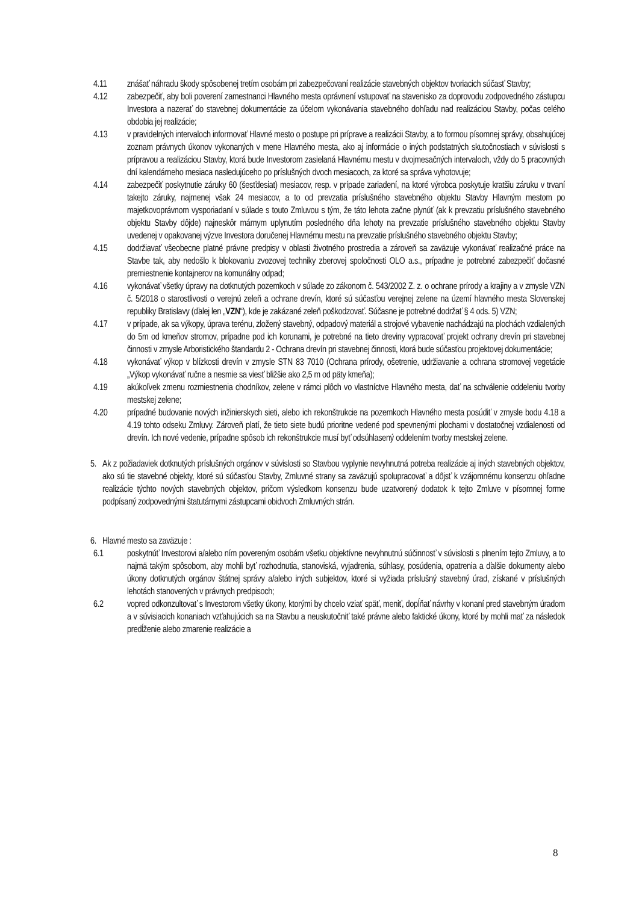4.11 znášať náhradu škody spôsobenej tretím osobám pri zabezpečovaní realizácie stavebných objektov tvoriacich súčasť Stavby;
4.12 zabezpečiť, aby boli poverení zamestnanci Hlavného mesta oprávnení vstupovať na stavenisko za doprovodu zodpovedného zástupcu Investora a nazerať do stavebnej dokumentácie za účelom vykonávania stavebného dohľadu nad realizáciou Stavby, počas celého obdobia jej realizácie;
4.13 v pravidelných intervaloch informovať Hlavné mesto o postupe pri príprave a realizácii Stavby, a to formou písomnej správy, obsahujúcej zoznam právnych úkonov vykonaných v mene Hlavného mesta, ako aj informácie o iných podstatných skutočnostiach v súvislosti s prípravou a realizáciou Stavby, ktorá bude Investorom zasielaná Hlavnému mestu v dvojmesačných intervaloch, vždy do 5 pracovných dní kalendárneho mesiaca nasledujúceho po príslušných dvoch mesiacoch, za ktoré sa správa vyhotovuje;
4.14 zabezpečiť poskytnutie záruky 60 (šesťdesiat) mesiacov, resp. v prípade zariadení, na ktoré výrobca poskytuje kratšiu záruku v trvaní takejto záruky, najmenej však 24 mesiacov, a to od prevzatia príslušného stavebného objektu Stavby Hlavným mestom po majetkovoprávnom vysporiadaní v súlade s touto Zmluvou s tým, že táto lehota začne plynúť (ak k prevzatiu príslušného stavebného objektu Stavby dôjde) najneskôr márnym uplynutím posledného dňa lehoty na prevzatie príslušného stavebného objektu Stavby uvedenej v opakovanej výzve Investora doručenej Hlavnému mestu na prevzatie príslušného stavebného objektu Stavby;
4.15 dodržiavať všeobecne platné právne predpisy v oblasti životného prostredia a zároveň sa zaväzuje vykonávať realizačné práce na Stavbe tak, aby nedošlo k blokovaniu zvozovej techniky zberovej spoločnosti OLO a.s., prípadne je potrebné zabezpečiť dočasné premiestnenie kontajnerov na komunálny odpad;
4.16 vykonávať všetky úpravy na dotknutých pozemkoch v súlade zo zákonom č. 543/2002 Z. z. o ochrane prírody a krajiny a v zmysle VZN č. 5/2018 o starostlivosti o verejnú zeleň a ochrane drevín, ktoré sú súčasťou verejnej zelene na území hlavného mesta Slovenskej republiky Bratislavy (ďalej len „VZN“), kde je zakázané zeleň poškodzovať. Súčasne je potrebné dodržať § 4 ods. 5) VZN;
4.17 v prípade, ak sa výkopy, úprava terénu, zložený stavebný, odpadový materiál a strojové vybavenie nachádzajú na plochách vzdialených do 5m od kmeňov stromov, prípadne pod ich korunami, je potrebné na tieto dreviny vypracovať projekt ochrany drevín pri stavebnej činnosti v zmysle Arboristického štandardu 2 - Ochrana drevín pri stavebnej činnosti, ktorá bude súčasťou projektovej dokumentácie;
4.18 vykonávať výkop v blízkosti drevín v zmysle STN 83 7010 (Ochrana prírody, ošetrenie, udržiavanie a ochrana stromovej vegetácie „Výkop vykonávať ručne a nesmie sa viesť bližšie ako 2,5 m od päty kmeňa);
4.19 akúkoľvek zmenu rozmiestnenia chodníkov, zelene v rámci plôch vo vlastníctve Hlavného mesta, dať na schválenie oddeleniu tvorby mestskej zelene;
4.20 prípadné budovanie nových inžinierskych sieti, alebo ich rekonštrukcie na pozemkoch Hlavného mesta posúdiť v zmysle bodu 4.18 a 4.19 tohto odseku Zmluvy. Zároveň platí, že tieto siete budú prioritne vedené pod spevnenými plochami v dostatočnej vzdialenosti od drevín. Ich nové vedenie, prípadne spôsob ich rekonštrukcie musí byť odsúhlasený oddelením tvorby mestskej zelene.
5. Ak z požiadaviek dotknutých príslušných orgánov v súvislosti so Stavbou vyplynie nevyhnutná potreba realizácie aj iných stavebných objektov, ako sú tie stavebné objekty, ktoré sú súčasťou Stavby, Zmluvné strany sa zaväzujú spolupracovať a dôjsť k vzájomnému konsenzu ohľadne realizácie týchto nových stavebných objektov, pričom výsledkom konsenzu bude uzatvorený dodatok k tejto Zmluve v písomnej forme podpísaný zodpovednými štatutárnymi zástupcami obidvoch Zmluvných strán.
6. Hlavné mesto sa zaväzuje :
6.1 poskytnúť Investorovi a/alebo ním povereným osobám všetku objektívne nevyhnutnú súčinnosť v súvislosti s plnením tejto Zmluvy, a to najmä takým spôsobom, aby mohli byť rozhodnutia, stanoviská, vyjadrenia, súhlasy, posúdenia, opatrenia a ďalšie dokumenty alebo úkony dotknutých orgánov štátnej správy a/alebo iných subjektov, ktoré si vyžiada príslušný stavebný úrad, získané v príslušných lehotách stanovených v právnych predpisoch;
6.2 vopred odkonzultovať s Investorom všetky úkony, ktorými by chcelo vziať späť, meniť, dopĺňať návrhy v konaní pred stavebným úradom a v súvisiacich konaniach vzťahujúcich sa na Stavbu a neuskutočniť také právne alebo faktické úkony, ktoré by mohli mať za následok predĺženie alebo zmarenie realizácie a
8